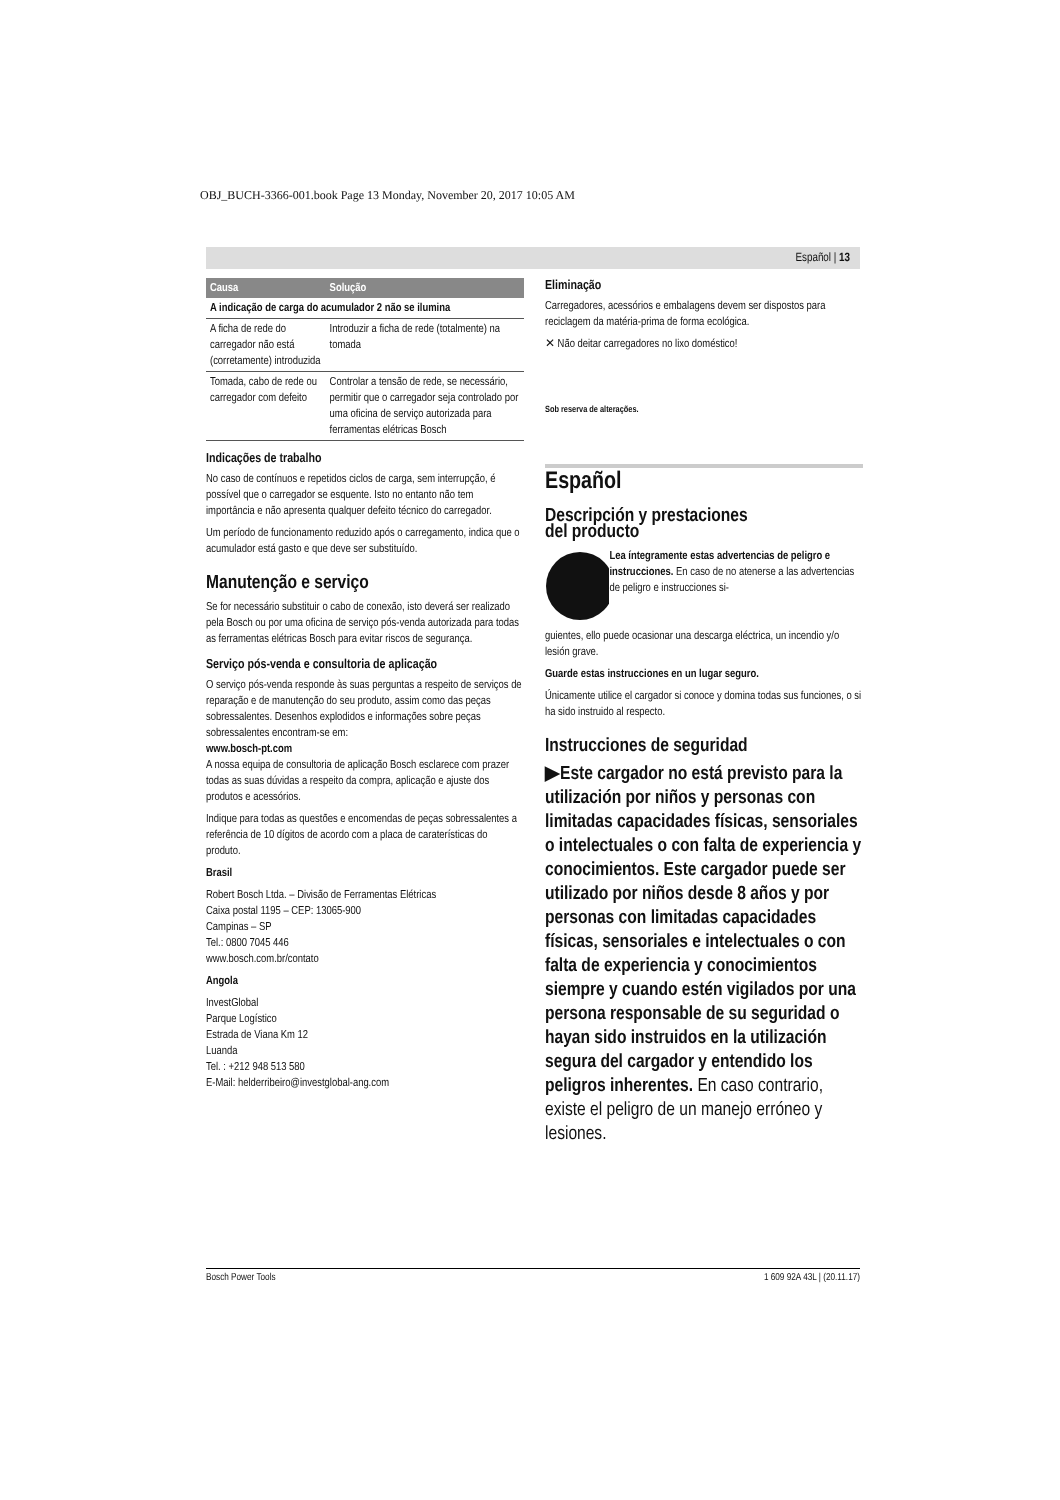OBJ_BUCH-3366-001.book Page 13 Monday, November 20, 2017 10:05 AM
Español | 13
| Causa | Solução |
| --- | --- |
| A indicação de carga do acumulador 2 não se ilumina | |
| A ficha de rede do carregador não está (corretamente) introduzida | Introduzir a ficha de rede (totalmente) na tomada |
| Tomada, cabo de rede ou carregador com defeito | Controlar a tensão de rede, se necessário, permitir que o carregador seja controlado por uma oficina de serviço autorizada para ferramentas elétricas Bosch |
Indicações de trabalho
No caso de contínuos e repetidos ciclos de carga, sem interrupção, é possível que o carregador se esquente. Isto no entanto não tem importância e não apresenta qualquer defeito técnico do carregador.
Um período de funcionamento reduzido após o carregamento, indica que o acumulador está gasto e que deve ser substituído.
Manutenção e serviço
Se for necessário substituir o cabo de conexão, isto deverá ser realizado pela Bosch ou por uma oficina de serviço pós-venda autorizada para todas as ferramentas elétricas Bosch para evitar riscos de segurança.
Serviço pós-venda e consultoria de aplicação
O serviço pós-venda responde às suas perguntas a respeito de serviços de reparação e de manutenção do seu produto, assim como das peças sobressalentes. Desenhos explodidos e informações sobre peças sobressalentes encontram-se em:
www.bosch-pt.com
A nossa equipa de consultoria de aplicação Bosch esclarece com prazer todas as suas dúvidas a respeito da compra, aplicação e ajuste dos produtos e acessórios.
Indique para todas as questões e encomendas de peças sobressalentes a referência de 10 dígitos de acordo com a placa de caraterísticas do produto.
Brasil
Robert Bosch Ltda. – Divisão de Ferramentas Elétricas
Caixa postal 1195 – CEP: 13065-900
Campinas – SP
Tel.: 0800 7045 446
www.bosch.com.br/contato
Angola
InvestGlobal
Parque Logístico
Estrada de Viana Km 12
Luanda
Tel. : +212 948 513 580
E-Mail: helderribeiro@investglobal-ang.com
Eliminação
Carregadores, acessórios e embalagens devem ser dispostos para reciclagem da matéria-prima de forma ecológica.
✕ Não deitar carregadores no lixo doméstico!
Sob reserva de alterações.
Español
Descripción y prestaciones
del producto
Lea íntegramente estas advertencias de peligro e instrucciones. En caso de no atenerse a las advertencias de peligro e instrucciones si-
guientes, ello puede ocasionar una descarga eléctrica, un incendio y/o lesión grave.
Guarde estas instrucciones en un lugar seguro.
Únicamente utilice el cargador si conoce y domina todas sus funciones, o si ha sido instruido al respecto.
Instrucciones de seguridad
▶Este cargador no está previsto para la utilización por niños y personas con limitadas capacidades físicas, sensoriales o intelectuales o con falta de experiencia y conocimientos. Este cargador puede ser utilizado por niños desde 8 años y por personas con limitadas capacidades físicas, sensoriales e intelectuales o con falta de experiencia y conocimientos siempre y cuando estén vigilados por una persona responsable de su seguridad o hayan sido instruidos en la utilización segura del cargador y entendido los peligros inherentes. En caso contrario, existe el peligro de un manejo erróneo y lesiones.
Bosch Power Tools 1 609 92A 43L | (20.11.17)